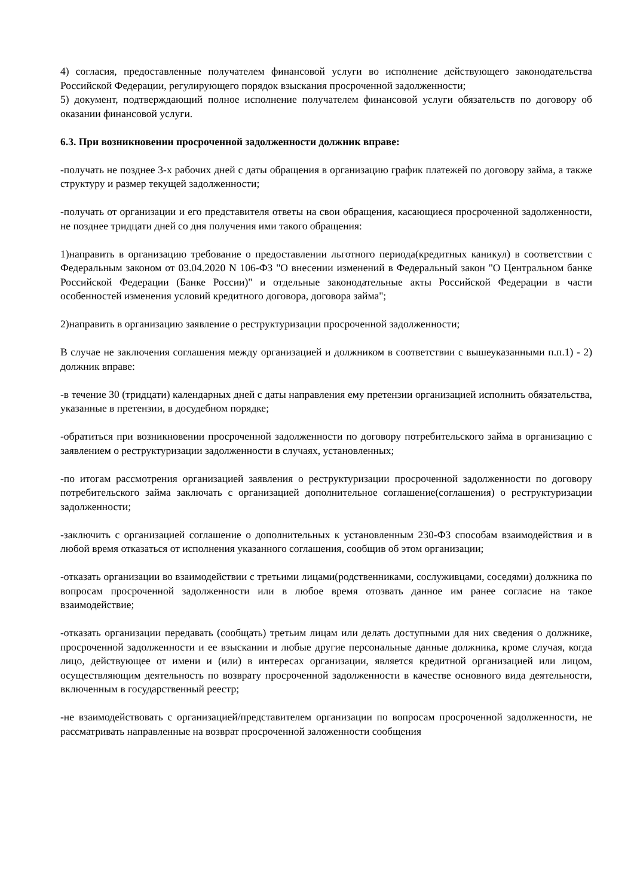4) согласия, предоставленные получателем финансовой услуги во исполнение действующего законодательства Российской Федерации, регулирующего порядок взыскания просроченной задолженности;
5) документ, подтверждающий полное исполнение получателем финансовой услуги обязательств по договору об оказании финансовой услуги.
6.3. При возникновении просроченной задолженности должник вправе:
-получать не позднее 3-х рабочих дней с даты обращения в организацию график платежей по договору займа, а также структуру и размер текущей задолженности;
-получать от организации и его представителя ответы на свои обращения, касающиеся просроченной задолженности, не позднее тридцати дней со дня получения ими такого обращения:
1)направить в организацию требование о предоставлении льготного периода(кредитных каникул) в соответствии с Федеральным законом от 03.04.2020 N 106-ФЗ "О внесении изменений в Федеральный закон "О Центральном банке Российской Федерации (Банке России)" и отдельные законодательные акты Российской Федерации в части особенностей изменения условий кредитного договора, договора займа";
2)направить в организацию заявление о реструктуризации просроченной задолженности;
В случае не заключения соглашения между организацией и должником в соответствии с вышеуказанными п.п.1) - 2) должник вправе:
-в течение 30 (тридцати) календарных дней с даты направления ему претензии организацией исполнить обязательства, указанные в претензии, в досудебном порядке;
-обратиться при возникновении просроченной задолженности по договору потребительского займа в организацию с заявлением о реструктуризации задолженности в случаях, установленных;
-по итогам рассмотрения организацией заявления о реструктуризации просроченной задолженности по договору потребительского займа заключать с организацией дополнительное соглашение(соглашения) о реструктуризации задолженности;
-заключить с организацией соглашение о дополнительных к установленным 230-ФЗ способам взаимодействия и в любой время отказаться от исполнения указанного соглашения, сообщив об этом организации;
-отказать организации во взаимодействии с третьими лицами(родственниками, сослуживцами, соседями) должника по вопросам просроченной задолженности или в любое время отозвать данное им ранее согласие на такое взаимодействие;
-отказать организации передавать (сообщать) третьим лицам или делать доступными для них сведения о должнике, просроченной задолженности и ее взыскании и любые другие персональные данные должника, кроме случая, когда лицо, действующее от имени и (или) в интересах организации, является кредитной организацией или лицом, осуществляющим деятельность по возврату просроченной задолженности в качестве основного вида деятельности, включенным в государственный реестр;
-не взаимодействовать с организацией/представителем организации по вопросам просроченной задолженности, не рассматривать направленные на возврат просроченной заложенности сообщения